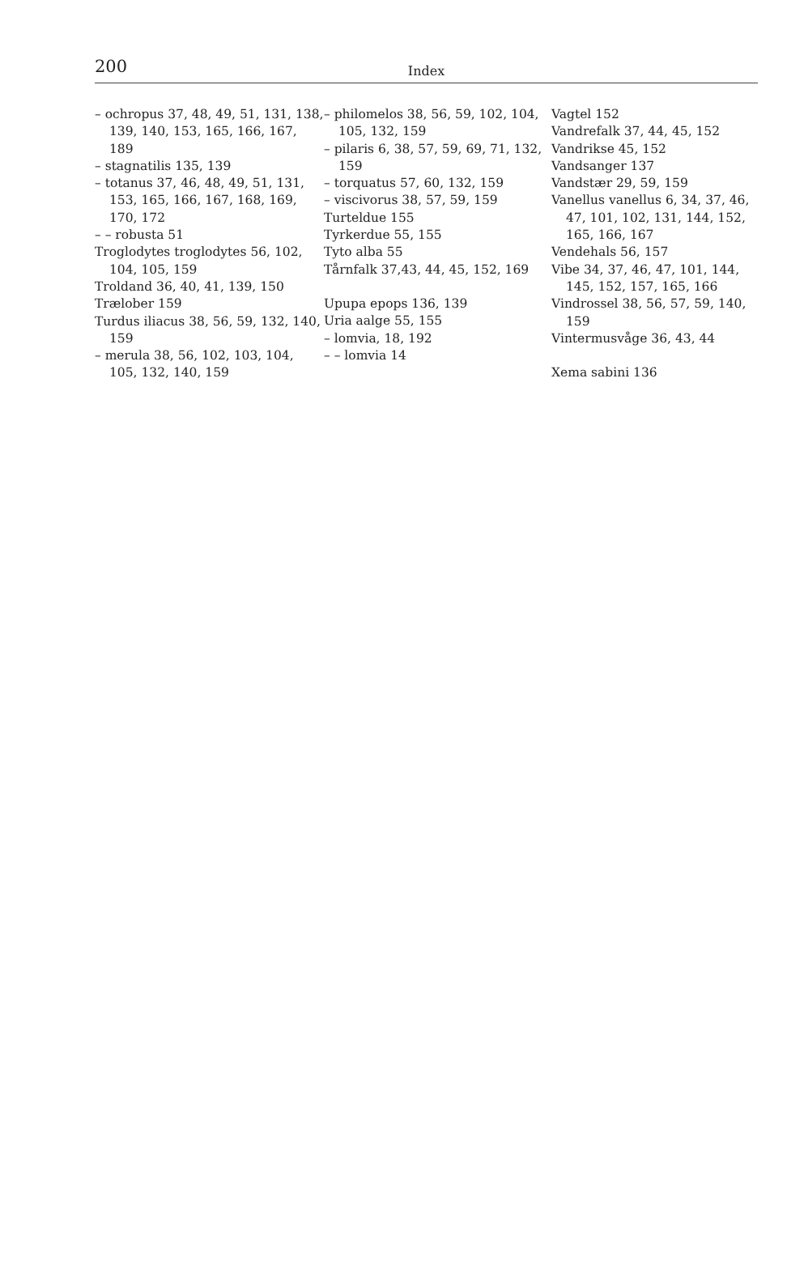200
Index
– ochropus 37, 48, 49, 51, 131, 138, 139, 140, 153, 165, 166, 167, 189
– stagnatilis 135, 139
– totanus 37, 46, 48, 49, 51, 131, 153, 165, 166, 167, 168, 169, 170, 172
– – robusta 51
Troglodytes troglodytes 56, 102, 104, 105, 159
Troldand 36, 40, 41, 139, 150
Trælober 159
Turdus iliacus 38, 56, 59, 132, 140, 159
– merula 38, 56, 102, 103, 104, 105, 132, 140, 159
– philomelos 38, 56, 59, 102, 104, 105, 132, 159
– pilaris 6, 38, 57, 59, 69, 71, 132, 159
– torquatus 57, 60, 132, 159
– viscivorus 38, 57, 59, 159
Turteldue 155
Tyrkerdue 55, 155
Tyto alba 55
Tårnfalk 37,43, 44, 45, 152, 169
Upupa epops 136, 139
Uria aalge 55, 155
– lomvia, 18, 192
– – lomvia 14
Vagtel 152
Vandrefalk 37, 44, 45, 152
Vandrikse 45, 152
Vandsanger 137
Vandstær 29, 59, 159
Vanellus vanellus 6, 34, 37, 46, 47, 101, 102, 131, 144, 152, 165, 166, 167
Vendehals 56, 157
Vibe 34, 37, 46, 47, 101, 144, 145, 152, 157, 165, 166
Vindrossel 38, 56, 57, 59, 140, 159
Vintermusvåge 36, 43, 44
Xema sabini 136